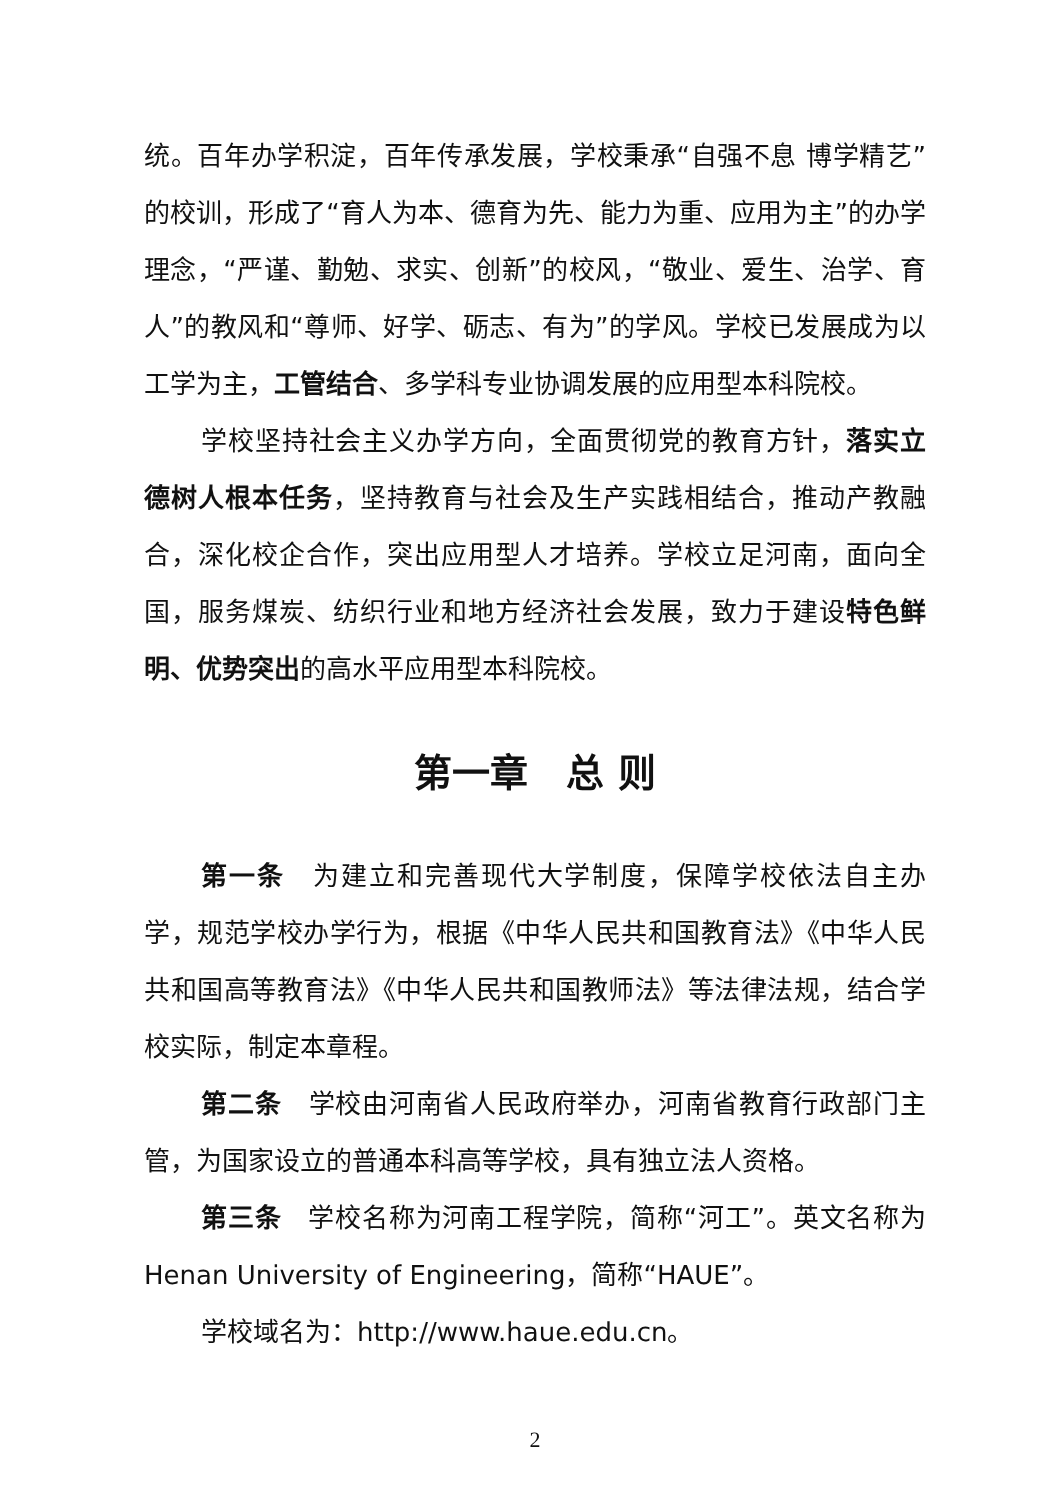统。百年办学积淀，百年传承发展，学校秉承“自强不息 博学精艺”的校训，形成了“育人为本、德育为先、能力为重、应用为主”的办学理念，“严谨、勤勉、求实、创新”的校风，“敬业、爱生、治学、育人”的教风和“尊师、好学、砺志、有为”的学风。学校已发展成为以工学为主，工管结合、多学科专业协调发展的应用型本科院校。
学校坚持社会主义办学方向，全面贯彻党的教育方针，落实立德树人根本任务，坚持教育与社会及生产实践相结合，推动产教融合，深化校企合作，突出应用型人才培养。学校立足河南，面向全国，服务煤炭、纺织行业和地方经济社会发展，致力于建设特色鲜明、优势突出的高水平应用型本科院校。
第一章　总 则
第一条　为建立和完善现代大学制度，保障学校依法自主办学，规范学校办学行为，根据《中华人民共和国教育法》《中华人民共和国高等教育法》《中华人民共和国教师法》等法律法规，结合学校实际，制定本章程。
第二条　学校由河南省人民政府举办，河南省教育行政部门主管，为国家设立的普通本科高等学校，具有独立法人资格。
第三条　学校名称为河南工程学院，简称“河工”。英文名称为 Henan University of Engineering，简称“HAUE”。
学校域名为：http://www.haue.edu.cn。
2